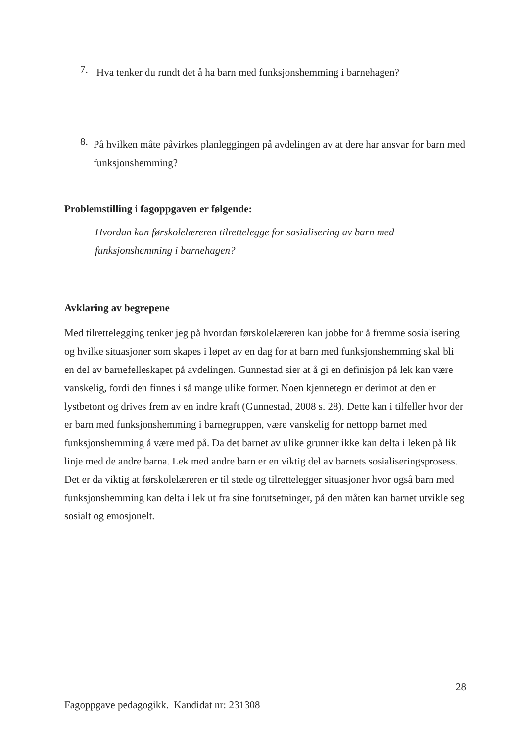7.
Hva tenker du rundt det å ha barn med funksjonshemming i barnehagen?
8.
På hvilken måte påvirkes planleggingen på avdelingen av at dere har ansvar for barn med funksjonshemming?
Problemstilling i fagoppgaven er følgende:
Hvordan kan førskolelæreren tilrettelegge for sosialisering av barn med funksjonshemming i barnehagen?
Avklaring av begrepene
Med tilrettelegging tenker jeg på hvordan førskolelæreren kan jobbe for å fremme sosialisering og hvilke situasjoner som skapes i løpet av en dag for at barn med funksjonshemming skal bli en del av barnefelleskapet på avdelingen. Gunnestad sier at å gi en definisjon på lek kan være vanskelig, fordi den finnes i så mange ulike former. Noen kjennetegn er derimot at den er lystbetont og drives frem av en indre kraft (Gunnestad, 2008 s. 28). Dette kan i tilfeller hvor der er barn med funksjonshemming i barnegruppen, være vanskelig for nettopp barnet med funksjonshemming å være med på. Da det barnet av ulike grunner ikke kan delta i leken på lik linje med de andre barna. Lek med andre barn er en viktig del av barnets sosialiseringsprosess. Det er da viktig at førskolelæreren er til stede og tilrettelegger situasjoner hvor også barn med funksjonshemming kan delta i lek ut fra sine forutsetninger, på den måten kan barnet utvikle seg sosialt og emosjonelt.
28
Fagoppgave pedagogikk. Kandidat nr: 231308